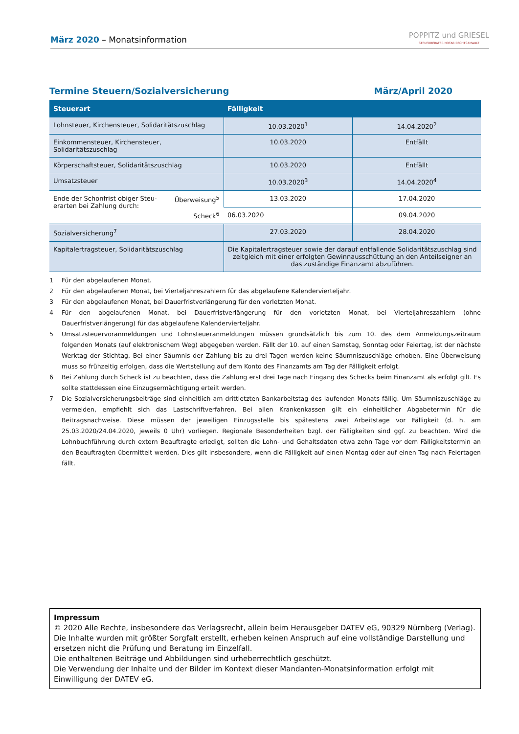März 2020 – Monatsinformation
POPPITZ und GRIESEL
STEUERBERATER NOTAR RECHTSANWALT
Termine Steuern/Sozialversicherung März/April 2020
| Steuerart | Fälligkeit | |
| --- | --- | --- |
| Lohnsteuer, Kirchensteuer, Solidaritätszuschlag | 10.03.2020<sup>1</sup> | 14.04.2020<sup>2</sup> |
| Einkommensteuer, Kirchensteuer, Solidaritätszuschlag | 10.03.2020 | Entfällt |
| Körperschaftsteuer, Solidaritätszuschlag | 10.03.2020 | Entfällt |
| Umsatzsteuer | 10.03.2020<sup>3</sup> | 14.04.2020<sup>4</sup> |
| Ende der Schonfrist obiger Steu- erarten bei Zahlung durch: Überweisung<sup>5</sup> Scheck<sup>6</sup> | 13.03.2020 | 17.04.2020 |
| | 06.03.2020 | 09.04.2020 |
| Sozialversicherung<sup>7</sup> | 27.03.2020 | 28.04.2020 |
| Kapitalertragsteuer, Solidaritätszuschlag | Die Kapitalertragsteuer sowie der darauf entfallende Solidaritätszuschlag sind zeitgleich mit einer erfolgten Gewinnausschüttung an den Anteilseigner an das zuständige Finanzamt abzuführen. | |
1 Für den abgelaufenen Monat.
2 Für den abgelaufenen Monat, bei Vierteljahreszahlern für das abgelaufene Kalendervierteljahr.
3 Für den abgelaufenen Monat, bei Dauerfristverlängerung für den vorletzten Monat.
4 Für den abgelaufenen Monat, bei Dauerfristverlängerung für den vorletzten Monat, bei Vierteljahreszahlern (ohne Dauerfristverlängerung) für das abgelaufene Kalendervierteljahr.
5 Umsatzsteuervoranmeldungen und Lohnsteueranmeldungen müssen grundsätzlich bis zum 10. des dem Anmeldungszeitraum folgenden Monats (auf elektronischem Weg) abgegeben werden. Fällt der 10. auf einen Samstag, Sonntag oder Feiertag, ist der nächste Werktag der Stichtag. Bei einer Säumnis der Zahlung bis zu drei Tagen werden keine Säumniszuschläge erhoben. Eine Überweisung muss so frühzeitig erfolgen, dass die Wertstellung auf dem Konto des Finanzamts am Tag der Fälligkeit erfolgt.
6 Bei Zahlung durch Scheck ist zu beachten, dass die Zahlung erst drei Tage nach Eingang des Schecks beim Finanzamt als erfolgt gilt. Es sollte stattdessen eine Einzugsermächtigung erteilt werden.
7 Die Sozialversicherungsbeiträge sind einheitlich am drittletzten Bankarbeitstag des laufenden Monats fällig. Um Säumniszuschläge zu vermeiden, empfiehlt sich das Lastschriftverfahren. Bei allen Krankenkassen gilt ein einheitlicher Abgabetermin für die Beitragsnachweise. Diese müssen der jeweiligen Einzugsstelle bis spätestens zwei Arbeitstage vor Fälligkeit (d. h. am 25.03.2020/24.04.2020, jeweils 0 Uhr) vorliegen. Regionale Besonderheiten bzgl. der Fälligkeiten sind ggf. zu beachten. Wird die Lohnbuchführung durch extern Beauftragte erledigt, sollten die Lohn- und Gehaltsdaten etwa zehn Tage vor dem Fälligkeitstermin an den Beauftragten übermittelt werden. Dies gilt insbesondere, wenn die Fälligkeit auf einen Montag oder auf einen Tag nach Feiertagen fällt.
Impressum
© 2020 Alle Rechte, insbesondere das Verlagsrecht, allein beim Herausgeber DATEV eG, 90329 Nürnberg (Verlag).
Die Inhalte wurden mit größter Sorgfalt erstellt, erheben keinen Anspruch auf eine vollständige Darstellung und ersetzen nicht die Prüfung und Beratung im Einzelfall.
Die enthaltenen Beiträge und Abbildungen sind urheberrechtlich geschützt.
Die Verwendung der Inhalte und der Bilder im Kontext dieser Mandanten-Monatsinformation erfolgt mit Einwilligung der DATEV eG.